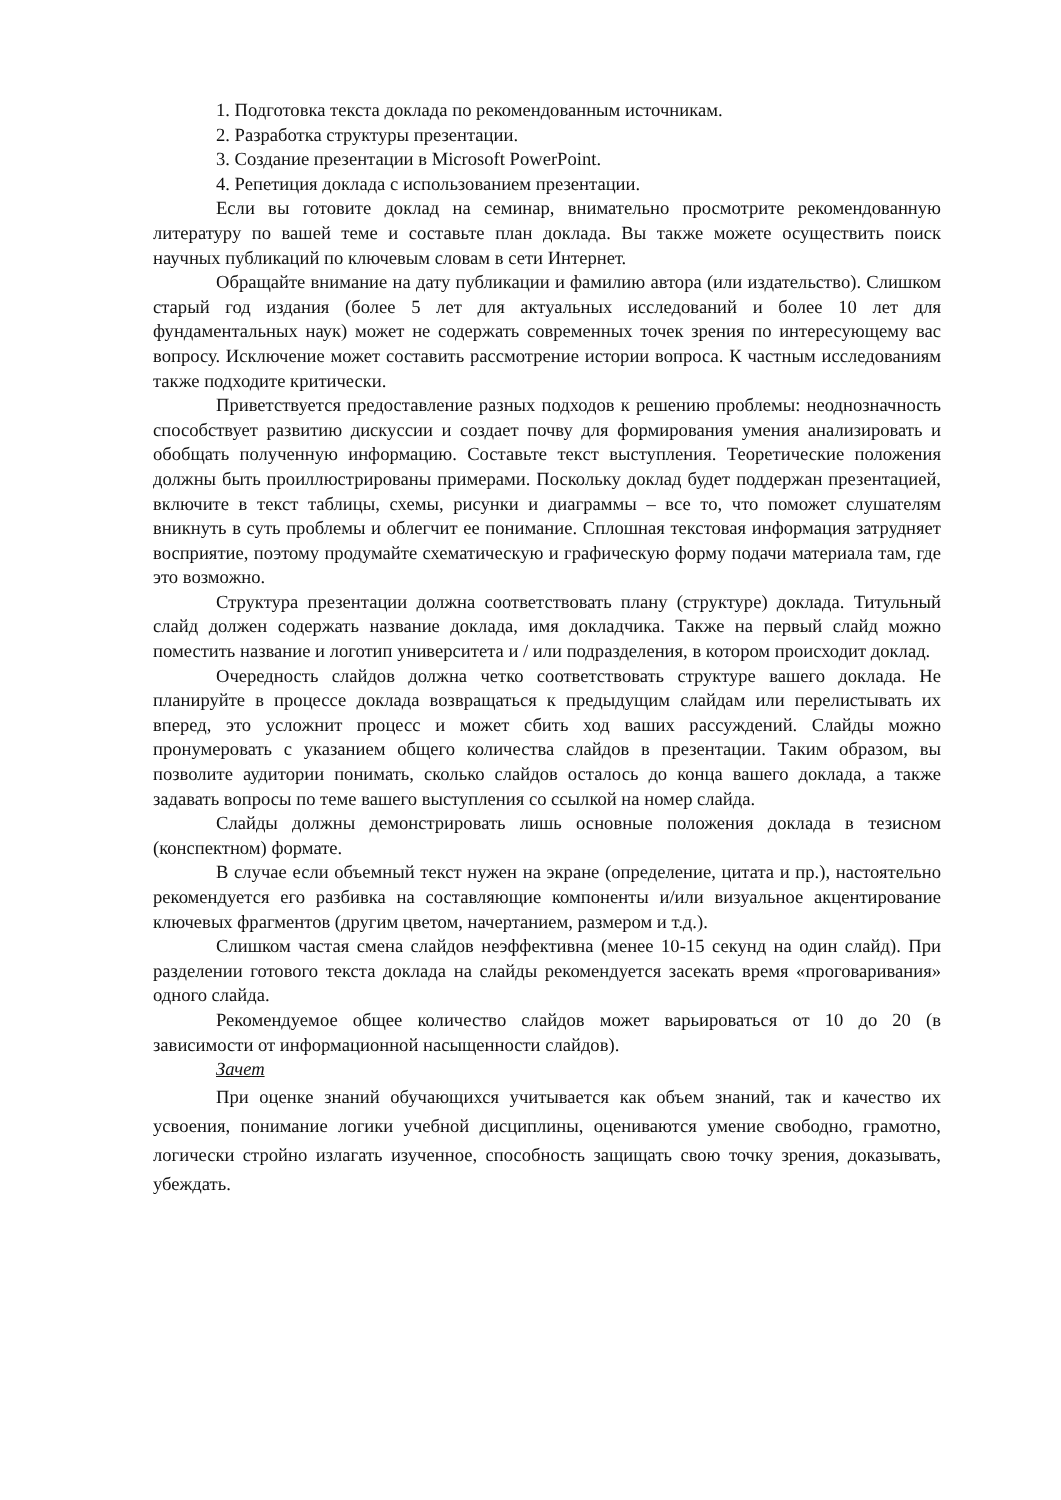1. Подготовка текста доклада по рекомендованным источникам.
2. Разработка структуры презентации.
3. Создание презентации в Microsoft PowerPoint.
4. Репетиция доклада с использованием презентации.
Если вы готовите доклад на семинар, внимательно просмотрите рекомендованную литературу по вашей теме и составьте план доклада. Вы также можете осуществить поиск научных публикаций по ключевым словам в сети Интернет.
Обращайте внимание на дату публикации и фамилию автора (или издательство). Слишком старый год издания (более 5 лет для актуальных исследований и более 10 лет для фундаментальных наук) может не содержать современных точек зрения по интересующему вас вопросу. Исключение может составить рассмотрение истории вопроса. К частным исследованиям также подходите критически.
Приветствуется предоставление разных подходов к решению проблемы: неоднозначность способствует развитию дискуссии и создает почву для формирования умения анализировать и обобщать полученную информацию. Составьте текст выступления. Теоретические положения должны быть проиллюстрированы примерами. Поскольку доклад будет поддержан презентацией, включите в текст таблицы, схемы, рисунки и диаграммы – все то, что поможет слушателям вникнуть в суть проблемы и облегчит ее понимание. Сплошная текстовая информация затрудняет восприятие, поэтому продумайте схематическую и графическую форму подачи материала там, где это возможно.
Структура презентации должна соответствовать плану (структуре) доклада. Титульный слайд должен содержать название доклада, имя докладчика. Также на первый слайд можно поместить название и логотип университета и / или подразделения, в котором происходит доклад.
Очередность слайдов должна четко соответствовать структуре вашего доклада. Не планируйте в процессе доклада возвращаться к предыдущим слайдам или перелистывать их вперед, это усложнит процесс и может сбить ход ваших рассуждений. Слайды можно пронумеровать с указанием общего количества слайдов в презентации. Таким образом, вы позволите аудитории понимать, сколько слайдов осталось до конца вашего доклада, а также задавать вопросы по теме вашего выступления со ссылкой на номер слайда.
Слайды должны демонстрировать лишь основные положения доклада в тезисном (конспектном) формате.
В случае если объемный текст нужен на экране (определение, цитата и пр.), настоятельно рекомендуется его разбивка на составляющие компоненты и/или визуальное акцентирование ключевых фрагментов (другим цветом, начертанием, размером и т.д.).
Слишком частая смена слайдов неэффективна (менее 10-15 секунд на один слайд). При разделении готового текста доклада на слайды рекомендуется засекать время «проговаривания» одного слайда.
Рекомендуемое общее количество слайдов может варьироваться от 10 до 20 (в зависимости от информационной насыщенности слайдов).
Зачет
При оценке знаний обучающихся учитывается как объем знаний, так и качество их усвоения, понимание логики учебной дисциплины, оцениваются умение свободно, грамотно, логически стройно излагать изученное, способность защищать свою точку зрения, доказывать, убеждать.